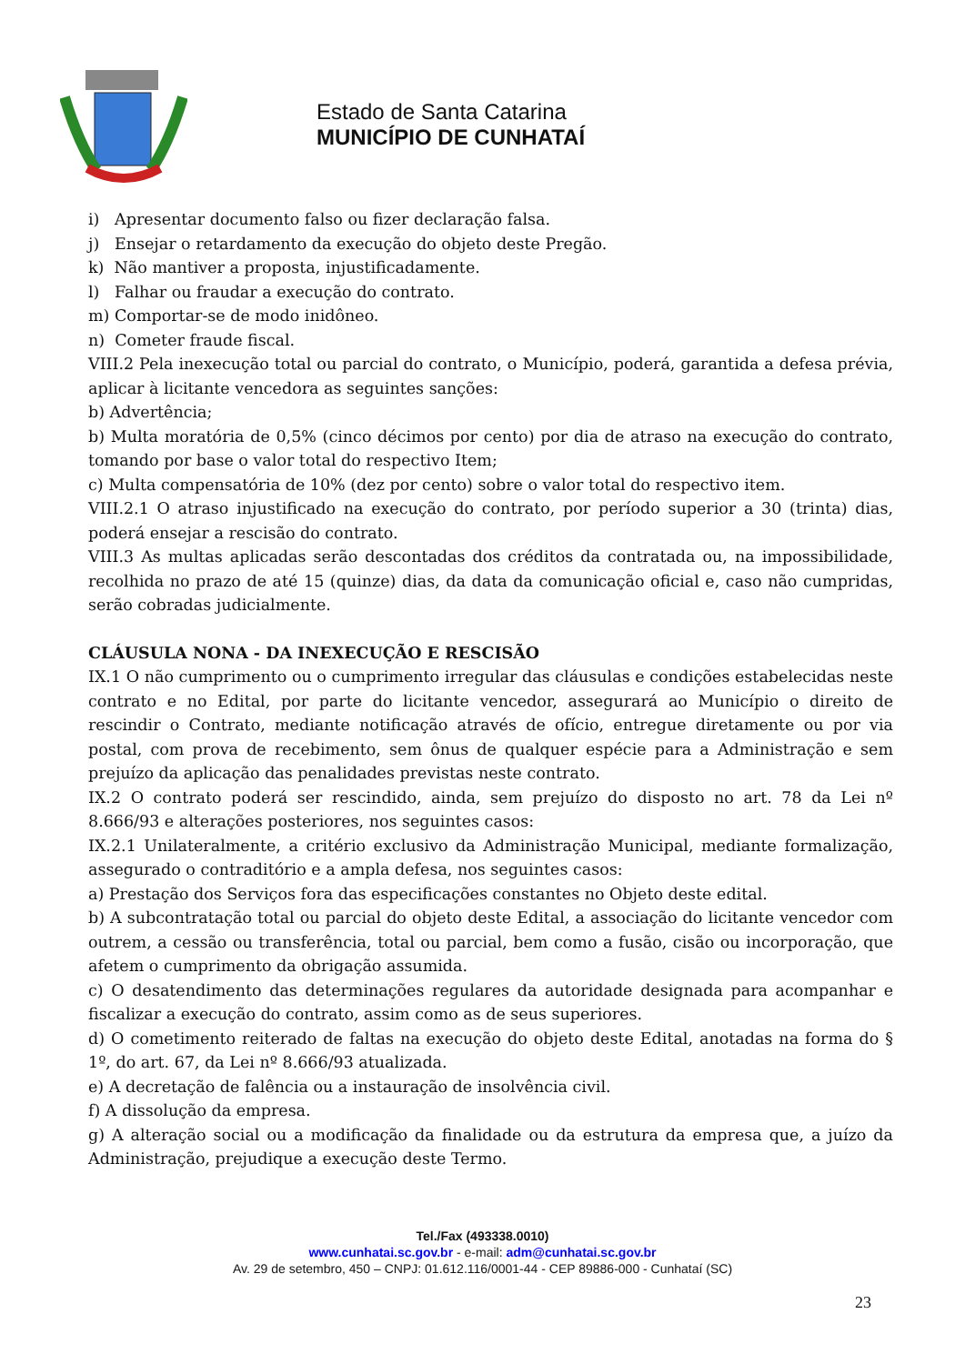Estado de Santa Catarina
MUNICÍPIO DE CUNHATAÍ
i) Apresentar documento falso ou fizer declaração falsa.
j) Ensejar o retardamento da execução do objeto deste Pregão.
k) Não mantiver a proposta, injustificadamente.
l) Falhar ou fraudar a execução do contrato.
m) Comportar-se de modo inidôneo.
n) Cometer fraude fiscal.
VIII.2 Pela inexecução total ou parcial do contrato, o Município, poderá, garantida a defesa prévia, aplicar à licitante vencedora as seguintes sanções:
b) Advertência;
b) Multa moratória de 0,5% (cinco décimos por cento) por dia de atraso na execução do contrato, tomando por base o valor total do respectivo Item;
c) Multa compensatória de 10% (dez por cento) sobre o valor total do respectivo item.
VIII.2.1 O atraso injustificado na execução do contrato, por período superior a 30 (trinta) dias, poderá ensejar a rescisão do contrato.
VIII.3 As multas aplicadas serão descontadas dos créditos da contratada ou, na impossibilidade, recolhida no prazo de até 15 (quinze) dias, da data da comunicação oficial e, caso não cumpridas, serão cobradas judicialmente.
CLÁUSULA NONA - DA INEXECUÇÃO E RESCISÃO
IX.1 O não cumprimento ou o cumprimento irregular das cláusulas e condições estabelecidas neste contrato e no Edital, por parte do licitante vencedor, assegurará ao Município o direito de rescindir o Contrato, mediante notificação através de ofício, entregue diretamente ou por via postal, com prova de recebimento, sem ônus de qualquer espécie para a Administração e sem prejuízo da aplicação das penalidades previstas neste contrato.
IX.2 O contrato poderá ser rescindido, ainda, sem prejuízo do disposto no art. 78 da Lei nº 8.666/93 e alterações posteriores, nos seguintes casos:
IX.2.1 Unilateralmente, a critério exclusivo da Administração Municipal, mediante formalização, assegurado o contraditório e a ampla defesa, nos seguintes casos:
a) Prestação dos Serviços fora das especificações constantes no Objeto deste edital.
b) A subcontratação total ou parcial do objeto deste Edital, a associação do licitante vencedor com outrem, a cessão ou transferência, total ou parcial, bem como a fusão, cisão ou incorporação, que afetem o cumprimento da obrigação assumida.
c) O desatendimento das determinações regulares da autoridade designada para acompanhar e fiscalizar a execução do contrato, assim como as de seus superiores.
d) O cometimento reiterado de faltas na execução do objeto deste Edital, anotadas na forma do § 1º, do art. 67, da Lei nº 8.666/93 atualizada.
e) A decretação de falência ou a instauração de insolvência civil.
f) A dissolução da empresa.
g) A alteração social ou a modificação da finalidade ou da estrutura da empresa que, a juízo da Administração, prejudique a execução deste Termo.
Tel./Fax (493338.0010)
www.cunhatai.sc.gov.br - e-mail: adm@cunhatai.sc.gov.br
Av. 29 de setembro, 450 – CNPJ: 01.612.116/0001-44 - CEP 89886-000 - Cunhataí (SC)
23